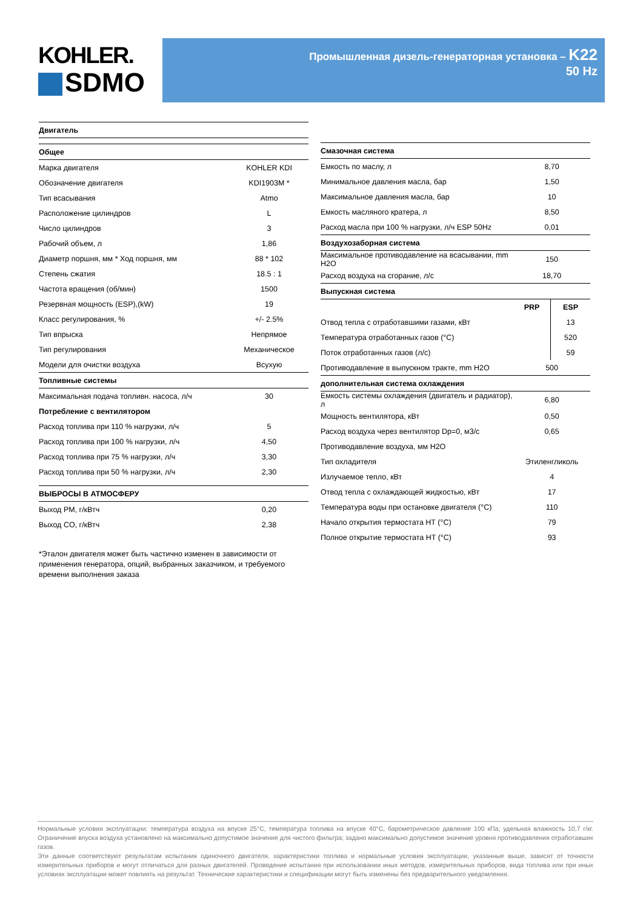KOHLER.
SDMO
Промышленная дизель-генераторная установка – K22
50 Hz
| Двигатель | |
| Общее | |
| Марка двигателя | KOHLER KDI |
| Обозначение двигателя | KDI1903M * |
| Тип всасывания | Atmo |
| Расположение цилиндров | L |
| Число цилиндров | 3 |
| Рабочий объем, л | 1,86 |
| Диаметр поршня, мм * Ход поршня, мм | 88 * 102 |
| Степень сжатия | 18.5 : 1 |
| Частота вращения (об/мин) | 1500 |
| Резервная мощность (ESP),(kW) | 19 |
| Класс регулирования, % | +/- 2.5% |
| Тип впрыска | Непрямое |
| Тип регулирования | Механическое |
| Модели для очистки воздуха | Всухую |
| Топливные системы | |
| Максимальная подача топливн. насоса, л/ч | 30 |
| Потребление с вентилятором | |
| Расход топлива при 110 % нагрузки, л/ч | 5 |
| Расход топлива при 100 % нагрузки, л/ч | 4,50 |
| Расход топлива при 75 % нагрузки, л/ч | 3,30 |
| Расход топлива при 50 % нагрузки, л/ч | 2,30 |
| ВЫБРОСЫ В АТМОСФЕРУ | |
| Выход PM, г/кВтч | 0,20 |
| Выход CO, г/кВтч | 2,38 |
*Эталон двигателя может быть частично изменен в зависимости от применения генератора, опций, выбранных заказчиком, и требуемого времени выполнения заказа
| Смазочная система | | |
| Емкость по маслу, л | 8,70 | |
| Минимальное давления масла, бар | 1,50 | |
| Максимальное давления масла, бар | 10 | |
| Емкость масляного кратера, л | 8,50 | |
| Расход масла при 100 % нагрузки, л/ч ESP 50Hz | 0,01 | |
| Воздухозаборная система | | |
| Максимальное противодавление на всасывании, mm H2O | 150 | |
| Расход воздуха на сгорание, л/с | 18,70 | |
| Выпускная система | | |
| | PRP | ESP |
| Отвод тепла с отработавшими газами, кВт | | 13 |
| Температура отработанных газов (°C) | | 520 |
| Поток отработанных газов (л/с) | | 59 |
| Противодавление в выпускном тракте, mm H2O | 500 | |
| дополнительная система охлаждения | | |
| Емкость системы охлаждения (двигатель и радиатор), л | 6,80 | |
| Мощность вентилятора, кВт | 0,50 | |
| Расход воздуха через вентилятор Dp=0, м3/с | 0,65 | |
| Противодавление воздуха, мм H2O | | |
| Тип охладителя | Этиленгликоль | |
| Излучаемое тепло, кВт | 4 | |
| Отвод тепла с охлаждающей жидкостью, кВт | 17 | |
| Температура воды при остановке двигателя (°C) | 110 | |
| Начало открытия термостата HT (°C) | 79 | |
| Полное открытие термостата HT (°C) | 93 | |
Нормальные условия эксплуатации: температура воздуха на впуске 25°C, температура топлива на впуске 40°C, барометрическое давление 100 кПа; удельная влажность 10,7 г/кг. Ограничение впуска воздуха установлено на максимально допустимое значение для чистого фильтра; задано максимально допустимое значение уровня противодавления отработавших газов.
Эти данные соответствуют результатам испытания одиночного двигателя, характеристики топлива и нормальные условия эксплуатации, указанные выше, зависят от точности измерительных приборов и могут отличаться для разных двигателей. Проведение испытания при использовании иных методов, измерительных приборов, вида топлива или при иных условиях эксплуатации может повлиять на результат. Технические характеристики и спецификации могут быть изменены без предварительного уведомления.